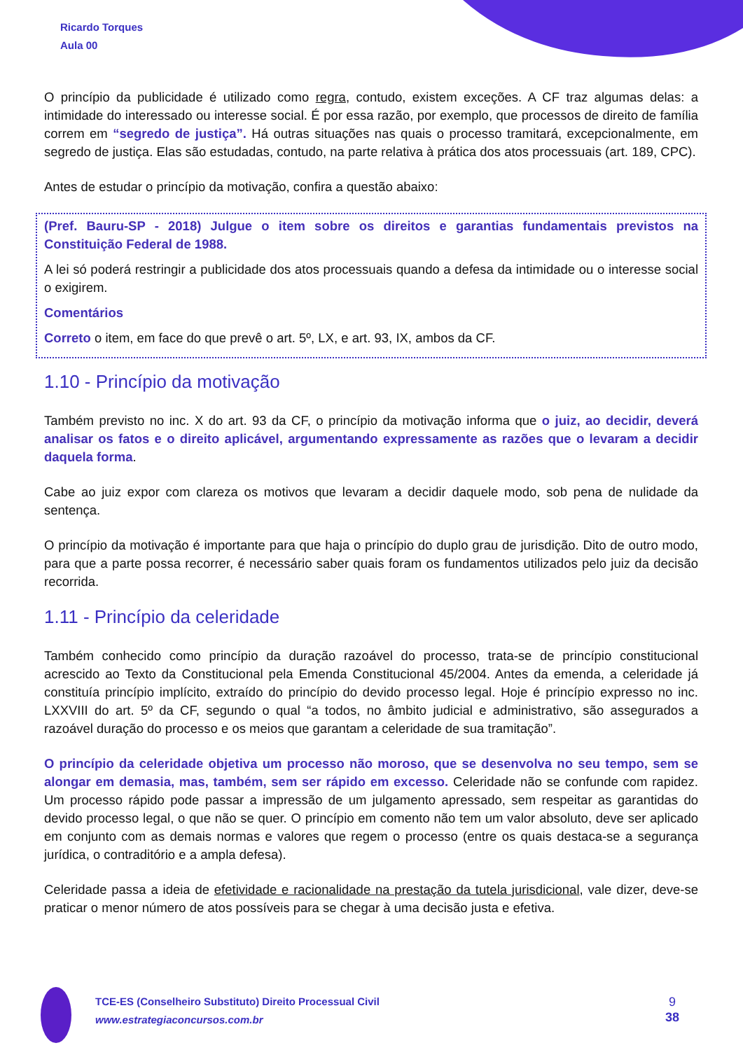Ricardo Torques
Aula 00
O princípio da publicidade é utilizado como regra, contudo, existem exceções. A CF traz algumas delas: a intimidade do interessado ou interesse social. É por essa razão, por exemplo, que processos de direito de família correm em “segredo de justiça”. Há outras situações nas quais o processo tramitará, excepcionalmente, em segredo de justiça. Elas são estudadas, contudo, na parte relativa à prática dos atos processuais (art. 189, CPC).
Antes de estudar o princípio da motivação, confira a questão abaixo:
(Pref. Bauru-SP - 2018) Julgue o item sobre os direitos e garantias fundamentais previstos na Constituição Federal de 1988.
A lei só poderá restringir a publicidade dos atos processuais quando a defesa da intimidade ou o interesse social o exigirem.
Comentários
Correto o item, em face do que prevê o art. 5º, LX, e art. 93, IX, ambos da CF.
1.10 - Princípio da motivação
Também previsto no inc. X do art. 93 da CF, o princípio da motivação informa que o juiz, ao decidir, deverá analisar os fatos e o direito aplicável, argumentando expressamente as razões que o levaram a decidir daquela forma.
Cabe ao juiz expor com clareza os motivos que levaram a decidir daquele modo, sob pena de nulidade da sentença.
O princípio da motivação é importante para que haja o princípio do duplo grau de jurisdição. Dito de outro modo, para que a parte possa recorrer, é necessário saber quais foram os fundamentos utilizados pelo juiz da decisão recorrida.
1.11 - Princípio da celeridade
Também conhecido como princípio da duração razoável do processo, trata-se de princípio constitucional acrescido ao Texto da Constitucional pela Emenda Constitucional 45/2004. Antes da emenda, a celeridade já constituía princípio implícito, extraído do princípio do devido processo legal. Hoje é princípio expresso no inc. LXXVIII do art. 5º da CF, segundo o qual “a todos, no âmbito judicial e administrativo, são assegurados a razoável duração do processo e os meios que garantam a celeridade de sua tramitação”.
O princípio da celeridade objetiva um processo não moroso, que se desenvolva no seu tempo, sem se alongar em demasia, mas, também, sem ser rápido em excesso. Celeridade não se confunde com rapidez. Um processo rápido pode passar a impressão de um julgamento apressado, sem respeitar as garantidas do devido processo legal, o que não se quer. O princípio em comento não tem um valor absoluto, deve ser aplicado em conjunto com as demais normas e valores que regem o processo (entre os quais destaca-se a segurança jurídica, o contraditório e a ampla defesa).
Celeridade passa a ideia de efetividade e racionalidade na prestação da tutela jurisdicional, vale dizer, deve-se praticar o menor número de atos possíveis para se chegar à uma decisão justa e efetiva.
TCE-ES (Conselheiro Substituto) Direito Processual Civil
www.estrategiaconcursos.com.br
9
38